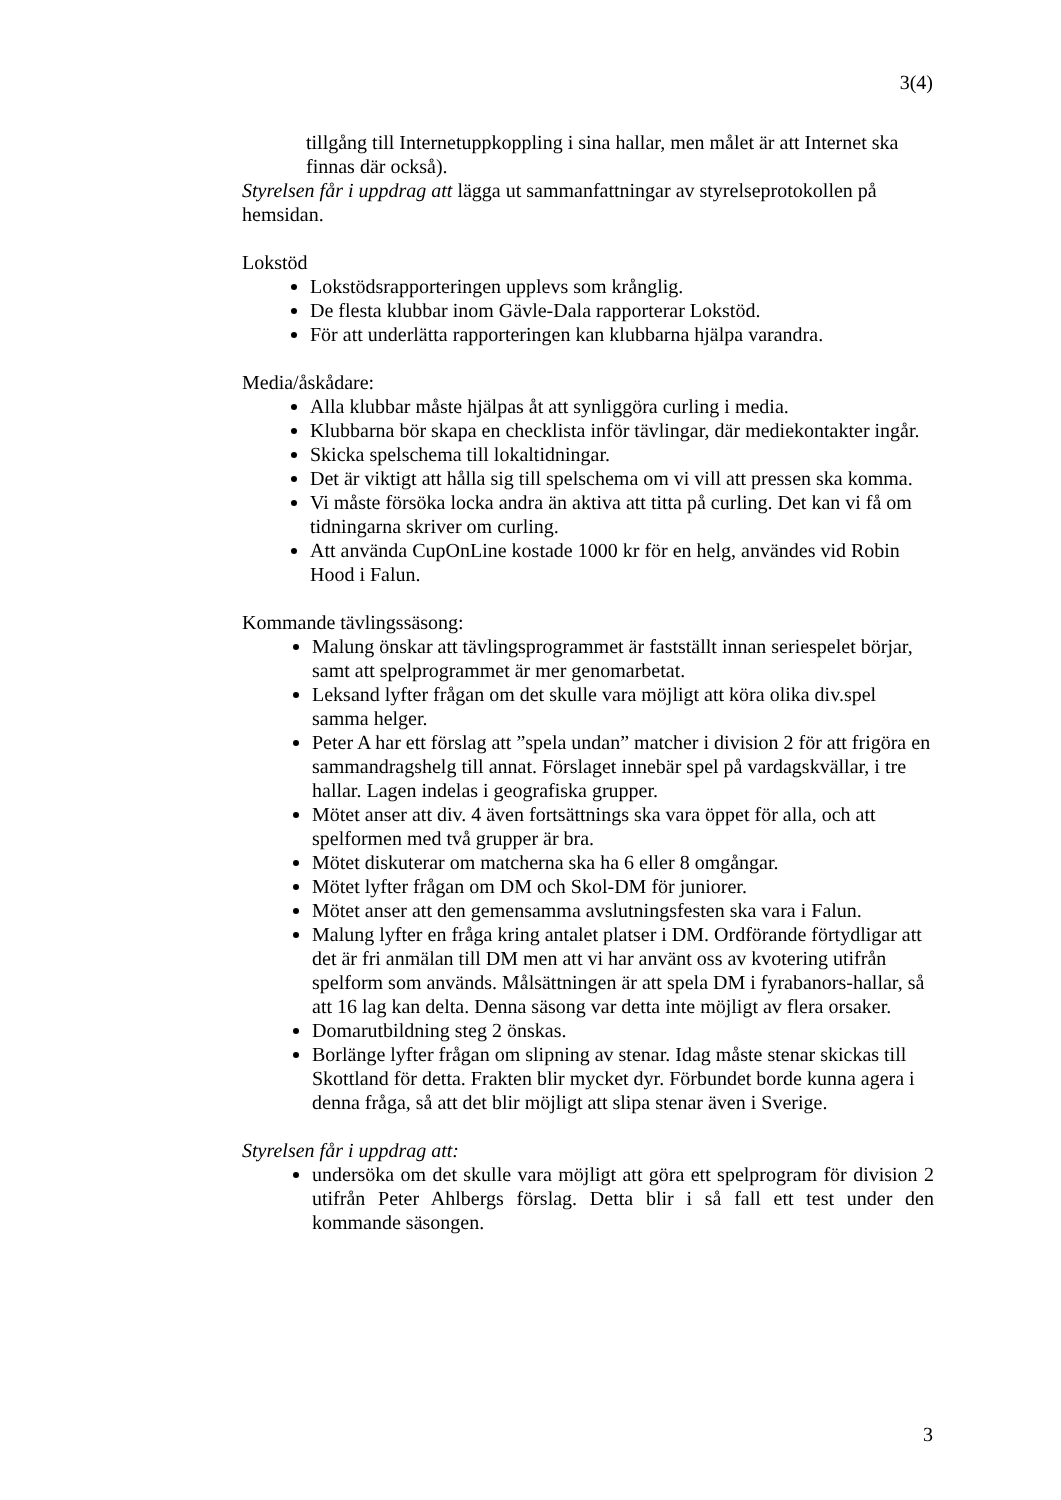3(4)
tillgång till Internetuppkoppling i sina hallar, men målet är att Internet ska finnas där också).
Styrelsen får i uppdrag att lägga ut sammanfattningar av styrelseprotokollen på hemsidan.
Lokstöd
Lokstödsrapporteringen upplevs som krånglig.
De flesta klubbar inom Gävle-Dala rapporterar Lokstöd.
För att underlätta rapporteringen kan klubbarna hjälpa varandra.
Media/åskådare:
Alla klubbar måste hjälpas åt att synliggöra curling i media.
Klubbarna bör skapa en checklista inför tävlingar, där mediekontakter ingår.
Skicka spelschema till lokaltidningar.
Det är viktigt att hålla sig till spelschema om vi vill att pressen ska komma.
Vi måste försöka locka andra än aktiva att titta på curling. Det kan vi få om tidningarna skriver om curling.
Att använda CupOnLine kostade 1000 kr för en helg, användes vid Robin Hood i Falun.
Kommande tävlingssäsong:
Malung önskar att tävlingsprogrammet är fastställt innan seriespelet börjar, samt att spelprogrammet är mer genomarbetat.
Leksand lyfter frågan om det skulle vara möjligt att köra olika div.spel samma helger.
Peter A har ett förslag att ”spela undan” matcher i division 2 för att frigöra en sammandragshelg till annat. Förslaget innebär spel på vardagskvällar, i tre hallar. Lagen indelas i geografiska grupper.
Mötet anser att div. 4 även fortsättnings ska vara öppet för alla, och att spelformen med två grupper är bra.
Mötet diskuterar om matcherna ska ha 6 eller 8 omgångar.
Mötet lyfter frågan om DM och Skol-DM för juniorer.
Mötet anser att den gemensamma avslutningsfesten ska vara i Falun.
Malung lyfter en fråga kring antalet platser i DM. Ordförande förtydligar att det är fri anmälan till DM men att vi har använt oss av kvotering utifrån spelform som används. Målsättningen är att spela DM i fyrabanors-hallar, så att 16 lag kan delta. Denna säsong var detta inte möjligt av flera orsaker.
Domarutbildning steg 2 önskas.
Borlänge lyfter frågan om slipning av stenar. Idag måste stenar skickas till Skottland för detta. Frakten blir mycket dyr. Förbundet borde kunna agera i denna fråga, så att det blir möjligt att slipa stenar även i Sverige.
Styrelsen får i uppdrag att:
undersöka om det skulle vara möjligt att göra ett spelprogram för division 2 utifrån Peter Ahlbergs förslag. Detta blir i så fall ett test under den kommande säsongen.
3